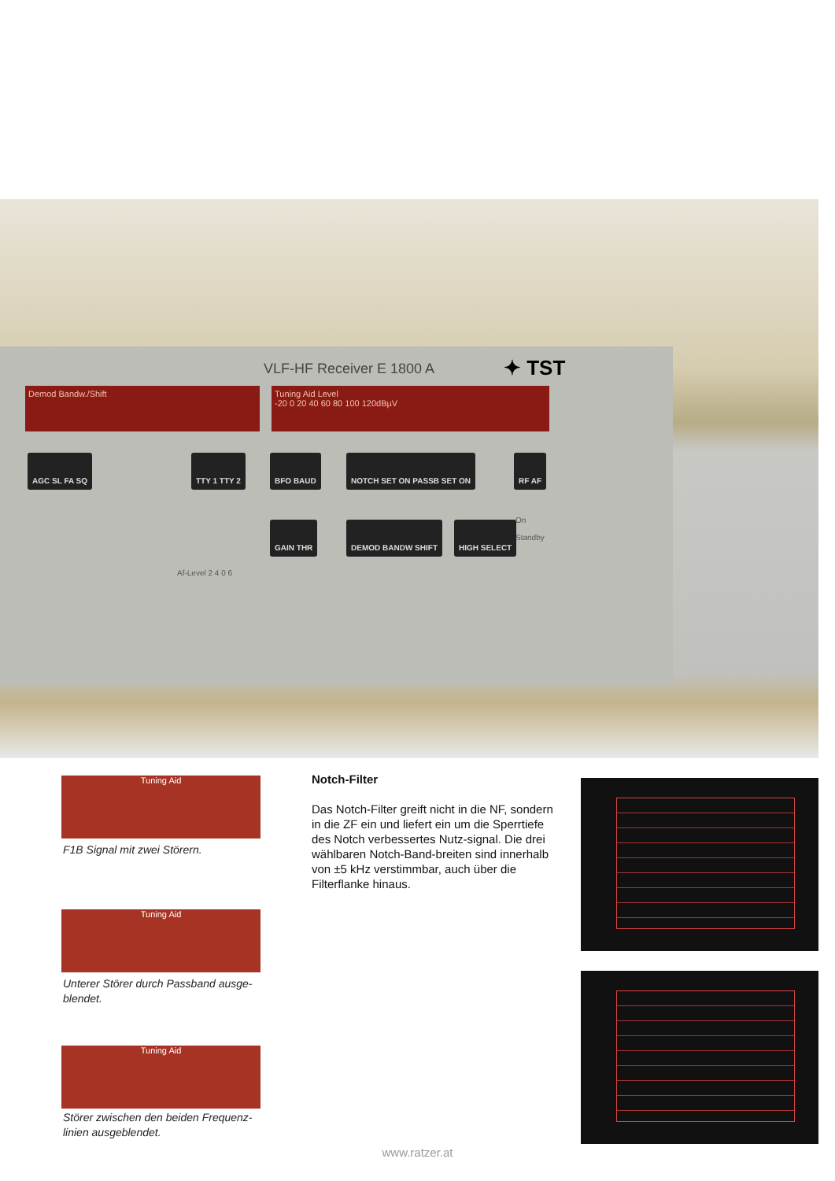VLF-HF Receiver E 1800 A ✦ TST
Demod Bandw./Shift
Tuning Aid Level
-20 0 20 40 60 80 100 120dBµV
AGC SL FA SQ TTY 1 TTY 2 BFO BAUD NOTCH SET ON PASSB SET ON RF AF
GAIN THR DEMOD BANDW SHIFT HIGH SELECT
On
Standby
Af-Level 2 4 0 6
Tuning Aid
F1B Signal mit zwei Störern.
Tuning Aid
Unterer Störer durch Passband ausge-blendet.
Tuning Aid
Störer zwischen den beiden Frequenz-linien ausgeblendet.
Notch-Filter
Das Notch-Filter greift nicht in die NF, sondern in die ZF ein und liefert ein um die Sperrtiefe des Notch verbessertes Nutz-signal. Die drei wählbaren Notch-Band-breiten sind innerhalb von ±5 kHz verstimmbar, auch über die Filterflanke hinaus.
www.ratzer.at